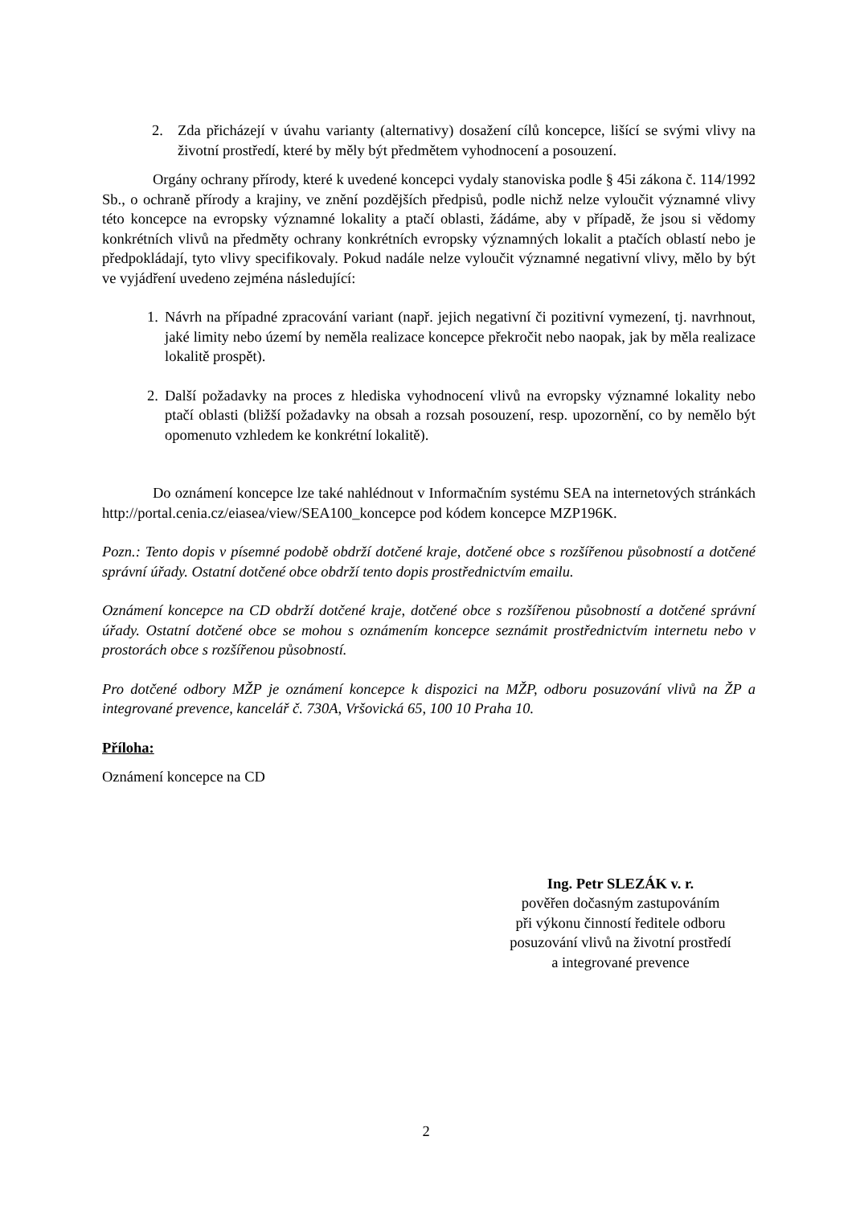2. Zda přicházejí v úvahu varianty (alternativy) dosažení cílů koncepce, lišící se svými vlivy na životní prostředí, které by měly být předmětem vyhodnocení a posouzení.
Orgány ochrany přírody, které k uvedené koncepci vydaly stanoviska podle § 45i zákona č. 114/1992 Sb., o ochraně přírody a krajiny, ve znění pozdějších předpisů, podle nichž nelze vyloučit významné vlivy této koncepce na evropsky významné lokality a ptačí oblasti, žádáme, aby v případě, že jsou si vědomy konkrétních vlivů na předměty ochrany konkrétních evropsky významných lokalit a ptačích oblastí nebo je předpokládají, tyto vlivy specifikovaly. Pokud nadále nelze vyloučit významné negativní vlivy, mělo by být ve vyjádření uvedeno zejména následující:
1. Návrh na případné zpracování variant (např. jejich negativní či pozitivní vymezení, tj. navrhnout, jaké limity nebo území by neměla realizace koncepce překročit nebo naopak, jak by měla realizace lokalitě prospět).
2. Další požadavky na proces z hlediska vyhodnocení vlivů na evropsky významné lokality nebo ptačí oblasti (bližší požadavky na obsah a rozsah posouzení, resp. upozornění, co by nemělo být opomenuto vzhledem ke konkrétní lokalitě).
Do oznámení koncepce lze také nahlédnout v Informačním systému SEA na internetových stránkách http://portal.cenia.cz/eiasea/view/SEA100_koncepce pod kódem koncepce MZP196K.
Pozn.: Tento dopis v písemné podobě obdrží dotčené kraje, dotčené obce s rozšířenou působností a dotčené správní úřady. Ostatní dotčené obce obdrží tento dopis prostřednictvím emailu.
Oznámení koncepce na CD obdrží dotčené kraje, dotčené obce s rozšířenou působností a dotčené správní úřady. Ostatní dotčené obce se mohou s oznámením koncepce seznámit prostřednictvím internetu nebo v prostorách obce s rozšířenou působností.
Pro dotčené odbory MŽP je oznámení koncepce k dispozici na MŽP, odboru posuzování vlivů na ŽP a integrované prevence, kancelář č. 730A, Vršovická 65, 100 10 Praha 10.
Příloha:
Oznámení koncepce na CD
Ing. Petr SLEZÁK v. r.
pověřen dočasným zastupováním
při výkonu činností ředitele odboru
posuzování vlivů na životní prostředí
a integrované prevence
2